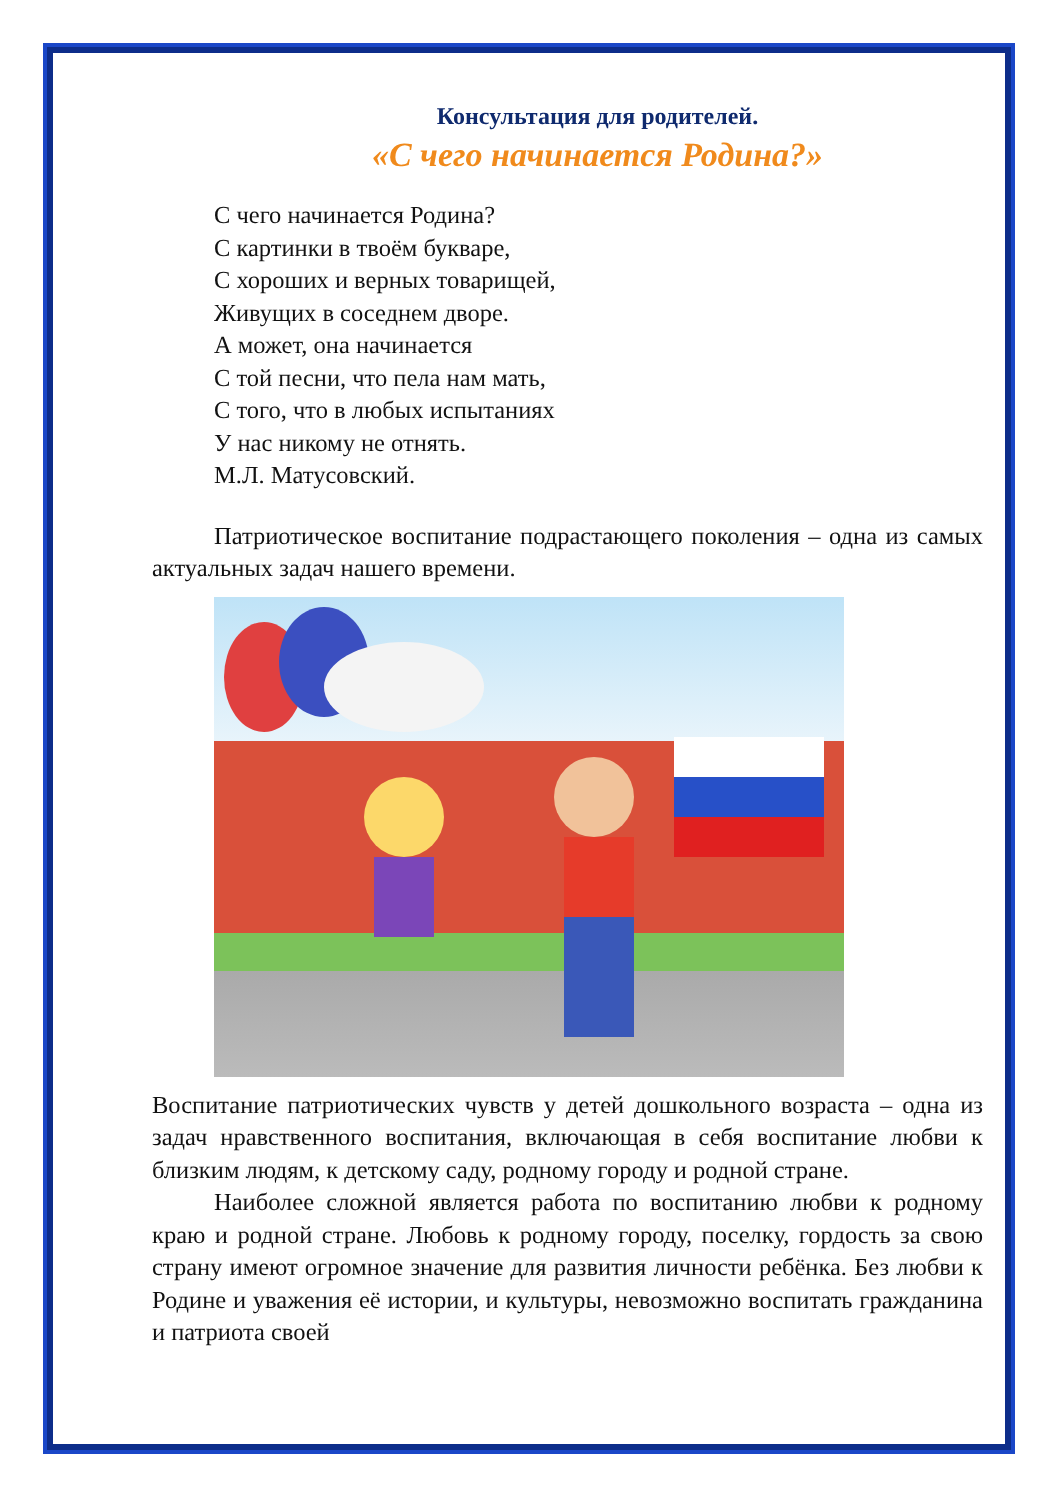Консультация для родителей.
«С чего начинается Родина?»
С чего начинается Родина?
С картинки в твоём букваре,
С хороших и верных товарищей,
Живущих в соседнем дворе.
А может, она начинается
С той песни, что пела нам мать,
С того, что в любых испытаниях
У нас никому не отнять.
М.Л. Матусовский.
Патриотическое воспитание подрастающего поколения – одна из самых актуальных задач нашего времени.
Воспитание патриотических чувств у детей дошкольного возраста – одна из задач нравственного воспитания, включающая в себя воспитание любви к близким людям, к детскому саду, родному городу и родной стране.
Наиболее сложной является работа по воспитанию любви к родному краю и родной стране. Любовь к родному городу, поселку, гордость за свою страну имеют огромное значение для развития личности ребёнка. Без любви к Родине и уважения её истории, и культуры, невозможно воспитать гражданина и патриота своей